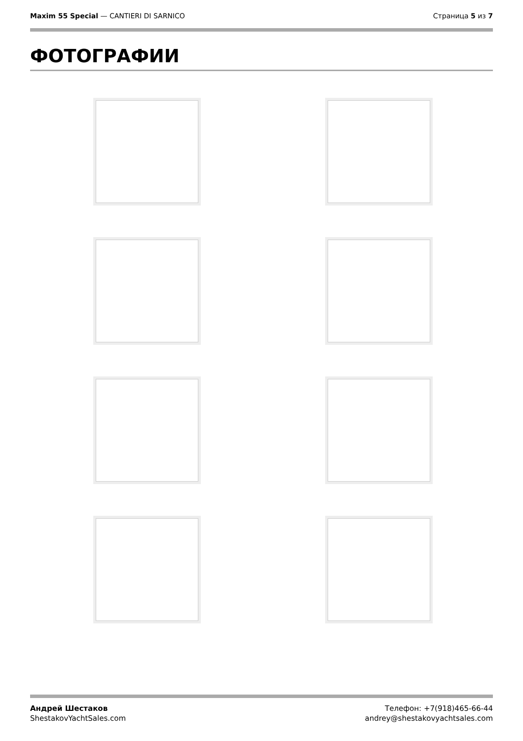Maxim 55 Special — CANTIERI DI SARNICO
Страница 5 из 7
ФОТОГРАФИИ
Андрей Шестаков
ShestakovYachtSales.com
Телефон: +7(918)465-66-44
andrey@shestakovyachtsales.com